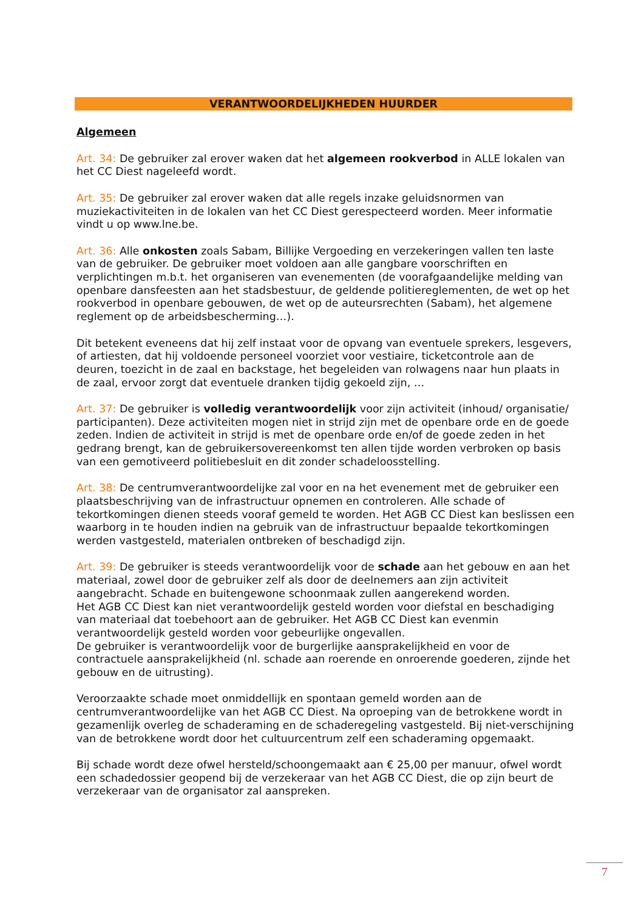VERANTWOORDELIJKHEDEN HUURDER
Algemeen
Art. 34: De gebruiker zal erover waken dat het algemeen rookverbod in ALLE lokalen van het CC Diest nageleefd wordt.
Art. 35: De gebruiker zal erover waken dat alle regels inzake geluidsnormen van muziekactiviteiten in de lokalen van het CC Diest gerespecteerd worden. Meer informatie vindt u op www.lne.be.
Art. 36: Alle onkosten zoals Sabam, Billijke Vergoeding en verzekeringen vallen ten laste van de gebruiker. De gebruiker moet voldoen aan alle gangbare voorschriften en verplichtingen m.b.t. het organiseren van evenementen (de voorafgaandelijke melding van openbare dansfeesten aan het stadsbestuur, de geldende politiereglementen, de wet op het rookverbod in openbare gebouwen, de wet op de auteursrechten (Sabam), het algemene reglement op de arbeidsbescherming…).
Dit betekent eveneens dat hij zelf instaat voor de opvang van eventuele sprekers, lesgevers, of artiesten, dat hij voldoende personeel voorziet voor vestiaire, ticketcontrole aan de deuren, toezicht in de zaal en backstage, het begeleiden van rolwagens naar hun plaats in de zaal, ervoor zorgt dat eventuele dranken tijdig gekoeld zijn, …
Art. 37: De gebruiker is volledig verantwoordelijk voor zijn activiteit (inhoud/ organisatie/ participanten). Deze activiteiten mogen niet in strijd zijn met de openbare orde en de goede zeden. Indien de activiteit in strijd is met de openbare orde en/of de goede zeden in het gedrang brengt, kan de gebruikersovereenkomst ten allen tijde worden verbroken op basis van een gemotiveerd politiebesluit en dit zonder schadeloosstelling.
Art. 38: De centrumverantwoordelijke zal voor en na het evenement met de gebruiker een plaatsbeschrijving van de infrastructuur opnemen en controleren. Alle schade of tekortkomingen dienen steeds vooraf gemeld te worden. Het AGB CC Diest kan beslissen een waarborg in te houden indien na gebruik van de infrastructuur bepaalde tekortkomingen werden vastgesteld, materialen ontbreken of beschadigd zijn.
Art. 39: De gebruiker is steeds verantwoordelijk voor de schade aan het gebouw en aan het materiaal, zowel door de gebruiker zelf als door de deelnemers aan zijn activiteit aangebracht. Schade en buitengewone schoonmaak zullen aangerekend worden.
Het AGB CC Diest kan niet verantwoordelijk gesteld worden voor diefstal en beschadiging van materiaal dat toebehoort aan de gebruiker. Het AGB CC Diest kan evenmin verantwoordelijk gesteld worden voor gebeurlijke ongevallen.
De gebruiker is verantwoordelijk voor de burgerlijke aansprakelijkheid en voor de contractuele aansprakelijkheid (nl. schade aan roerende en onroerende goederen, zijnde het gebouw en de uitrusting).
Veroorzaakte schade moet onmiddellijk en spontaan gemeld worden aan de centrumverantwoordelijke van het AGB CC Diest. Na oproeping van de betrokkene wordt in gezamenlijk overleg de schaderaming en de schaderegeling vastgesteld. Bij niet-verschijning van de betrokkene wordt door het cultuurcentrum zelf een schaderaming opgemaakt.
Bij schade wordt deze ofwel hersteld/schoongemaakt aan € 25,00 per manuur, ofwel wordt een schadedossier geopend bij de verzekeraar van het AGB CC Diest, die op zijn beurt de verzekeraar van de organisator zal aanspreken.
7